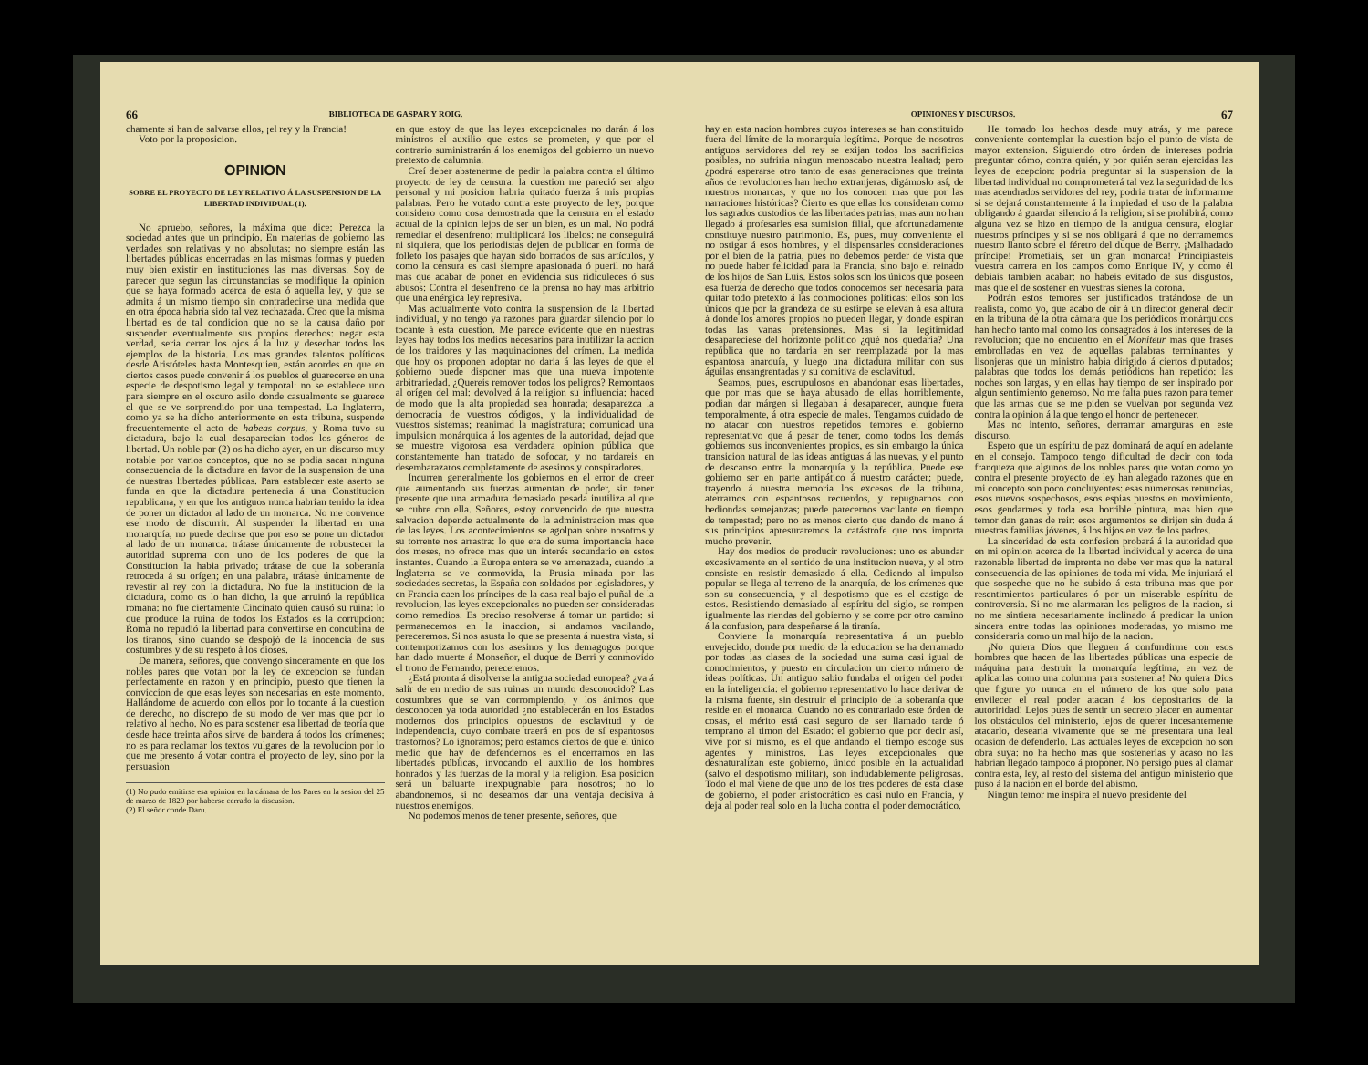66 BIBLIOTECA DE GASPAR Y ROIG.
chamente si han de salvarse ellos, ¡el rey y la Francia!
Voto por la proposicion.
OPINION
SOBRE EL PROYECTO DE LEY RELATIVO Á LA SUSPENSION DE LA LIBERTAD INDIVIDUAL (1).
No apruebo, señores, la máxima que dice: Perezca la sociedad antes que un principio. En materias de gobierno las verdades son relativas y no absolutas: no siempre están las libertades públicas encerradas en las mismas formas y pueden muy bien existir en instituciones las mas diversas. Soy de parecer que segun las circunstancias se modifique la opinion que se haya formado acerca de esta ó aquella ley, y que se admita á un mismo tiempo sin contradecirse una medida que en otra época habria sido tal vez rechazada. Creo que la misma libertad es de tal condicion que no se la causa daño por suspender eventualmente sus propios derechos: negar esta verdad, seria cerrar los ojos á la luz y desechar todos los ejemplos de la historia. Los mas grandes talentos políticos desde Aristóteles hasta Montesquieu, están acordes en que en ciertos casos puede convenir á los pueblos el guarecerse en una especie de despotismo legal y temporal: no se establece uno para siempre en el oscuro asilo donde casualmente se guarece el que se ve sorprendido por una tempestad. La Inglaterra, como ya se ha dicho anteriormente en esta tribuna, suspende frecuentemente el acto de habeas corpus, y Roma tuvo su dictadura, bajo la cual desaparecian todos los géneros de libertad. Un noble par (2) os ha dicho ayer, en un discurso muy notable por varios conceptos, que no se podia sacar ninguna consecuencia de la dictadura en favor de la suspension de una de nuestras libertades públicas. Para establecer este aserto se funda en que la dictadura pertenecia á una Constitucion republicana, y en que los antiguos nunca habrian tenido la idea de poner un dictador al lado de un monarca. No me convence ese modo de discurrir. Al suspender la libertad en una monarquía, no puede decirse que por eso se pone un dictador al lado de un monarca: trátase únicamente de robustecer la autoridad suprema con uno de los poderes de que la Constitucion la habia privado; trátase de que la soberanía retroceda á su orígen; en una palabra, trátase únicamente de revestir al rey con la dictadura. No fue la institucion de la dictadura, como os lo han dicho, la que arruinó la república romana: no fue ciertamente Cincinato quien causó su ruina: lo que produce la ruina de todos los Estados es la corrupcion: Roma no repudió la libertad para convertirse en concubina de los tiranos, sino cuando se despojó de la inocencia de sus costumbres y de su respeto á los dioses.
De manera, señores, que convengo sinceramente en que los nobles pares que votan por la ley de excepcion se fundan perfectamente en razon y en principio, puesto que tienen la conviccion de que esas leyes son necesarias en este momento. Hallándome de acuerdo con ellos por lo tocante á la cuestion de derecho, no discrepo de su modo de ver mas que por lo relativo al hecho. No es para sostener esa libertad de teoría que desde hace treinta años sirve de bandera á todos los crímenes; no es para reclamar los textos vulgares de la revolucion por lo que me presento á votar contra el proyecto de ley, sino por la persuasion
(1) No pudo emitirse esa opinion en la cámara de los Pares en la sesion del 25 de marzo de 1820 por haberse cerrado la discusion.
(2) El señor conde Daru.
en que estoy de que las leyes excepcionales no darán á los ministros el auxilio que estos se prometen, y que por el contrario suministrarán á los enemigos del gobierno un nuevo pretexto de calumnia.
Creí deber abstenerme de pedir la palabra contra el último proyecto de ley de censura: la cuestion me pareció ser algo personal y mi posicion habria quitado fuerza á mis propias palabras. Pero he votado contra este proyecto de ley, porque considero como cosa demostrada que la censura en el estado actual de la opinion lejos de ser un bien, es un mal. No podrá remediar el desenfreno: multiplicará los libelos: ne conseguirá ni siquiera, que los periodistas dejen de publicar en forma de folleto los pasajes que hayan sido borrados de sus artículos, y como la censura es casi siempre apasionada ó pueril no hará mas que acabar de poner en evidencia sus ridiculeces ó sus abusos: Contra el desenfreno de la prensa no hay mas arbitrio que una enérgica ley represiva.
Mas actualmente voto contra la suspension de la libertad individual, y no tengo ya razones para guardar silencio por lo tocante á esta cuestion. Me parece evidente que en nuestras leyes hay todos los medios necesarios para inutilizar la accion de los traidores y las maquinaciones del crímen. La medida que hoy os proponen adoptar no daria á las leyes de que el gobierno puede disponer mas que una nueva impotente arbitrariedad. ¿Quereis remover todos los peligros? Remontaos al orígen del mal: devolved á la religion su influencia: haced de modo que la alta propiedad sea honrada; desaparezca la democracia de vuestros códigos, y la individualidad de vuestros sistemas; reanimad la magistratura; comunicad una impulsion monárquica á los agentes de la autoridad, dejad que se muestre vigorosa esa verdadera opinion pública que constantemente han tratado de sofocar, y no tardareis en desembarazaros completamente de asesinos y conspiradores.
Incurren generalmente los gobiernos en el error de creer que aumentando sus fuerzas aumentan de poder, sin tener presente que una armadura demasiado pesada inutiliza al que se cubre con ella. Señores, estoy convencido de que nuestra salvacion depende actualmente de la administracion mas que de las leyes. Los acontecimientos se agolpan sobre nosotros y su torrente nos arrastra: lo que era de suma importancia hace dos meses, no ofrece mas que un interés secundario en estos instantes. Cuando la Europa entera se ve amenazada, cuando la Inglaterra se ve conmovida, la Prusia minada por las sociedades secretas, la España con soldados por legisladores, y en Francia caen los príncipes de la casa real bajo el puñal de la revolucion, las leyes excepcionales no pueden ser consideradas como remedios. Es preciso resolverse á tomar un partido: si permanecemos en la inaccion, si andamos vacilando, pereceremos. Si nos asusta lo que se presenta á nuestra vista, si contemporizamos con los asesinos y los demagogos porque han dado muerte á Monseñor, el duque de Berri y conmovido el trono de Fernando, pereceremos.
¿Está pronta á disolverse la antigua sociedad europea? ¿va á salir de en medio de sus ruinas un mundo desconocido? Las costumbres que se van corrompiendo, y los ánimos que desconocen ya toda autoridad ¿no establecerán en los Estados modernos dos principios opuestos de esclavitud y de independencia, cuyo combate traerá en pos de sí espantosos trastornos? Lo ignoramos; pero estamos ciertos de que el único medio que hay de defendernos es el encerrarnos en las libertades públicas, invocando el auxilio de los hombres honrados y las fuerzas de la moral y la religion. Esa posicion será un baluarte inexpugnable para nosotros; no lo abandonemos, si no deseamos dar una ventaja decisiva á nuestros enemigos.
No podemos menos de tener presente, señores, que
OPINIONES Y DISCURSOS. 67
hay en esta nacion hombres cuyos intereses se han constituido fuera del límite de la monarquía legítima. Porque de nosotros antiguos servidores del rey se exijan todos los sacrificios posibles, no sufriria ningun menoscabo nuestra lealtad; pero ¿podrá esperarse otro tanto de esas generaciones que treinta años de revoluciones han hecho extranjeras, digámoslo así, de nuestros monarcas, y que no los conocen mas que por las narraciones históricas? Cierto es que ellas los consideran como los sagrados custodios de las libertades patrias; mas aun no han llegado á profesarles esa sumision filial, que afortunadamente constituye nuestro patrimonio. Es, pues, muy conveniente el no ostigar á esos hombres, y el dispensarles consideraciones por el bien de la patria, pues no debemos perder de vista que no puede haber felicidad para la Francia, sino bajo el reinado de los hijos de San Luis. Estos solos son los únicos que poseen esa fuerza de derecho que todos conocemos ser necesaria para quitar todo pretexto á las conmociones políticas: ellos son los únicos que por la grandeza de su estirpe se elevan á esa altura á donde los amores propios no pueden llegar, y donde espiran todas las vanas pretensiones. Mas si la legitimidad desapareciese del horizonte político ¿qué nos quedaria? Una república que no tardaria en ser reemplazada por la mas espantosa anarquía, y luego una dictadura militar con sus águilas ensangrentadas y su comitiva de esclavitud.
Seamos, pues, escrupulosos en abandonar esas libertades, que por mas que se haya abusado de ellas horriblemente, podian dar márgen si llegaban á desaparecer, aunque fuera temporalmente, á otra especie de males. Tengamos cuidado de no atacar con nuestros repetidos temores el gobierno representativo que á pesar de tener, como todos los demás gobiernos sus inconvenientes propios, es sin embargo la única transicion natural de las ideas antiguas á las nuevas, y el punto de descanso entre la monarquía y la república. Puede ese gobierno ser en parte antipático á nuestro carácter; puede, trayendo á nuestra memoria los excesos de la tribuna, aterrarnos con espantosos recuerdos, y repugnarnos con hediondas semejanzas; puede parecernos vacilante en tiempo de tempestad; pero no es menos cierto que dando de mano á sus principios apresuraremos la catástrofe que nos importa mucho prevenir.
Hay dos medios de producir revoluciones: uno es abundar excesivamente en el sentido de una institucion nueva, y el otro consiste en resistir demasiado á ella. Cediendo al impulso popular se llega al terreno de la anarquía, de los crímenes que son su consecuencia, y al despotismo que es el castigo de estos. Resistiendo demasiado al espíritu del siglo, se rompen igualmente las riendas del gobierno y se corre por otro camino á la confusion, para despeñarse á la tiranía.
Conviene la monarquía representativa á un pueblo envejecido, donde por medio de la educacion se ha derramado por todas las clases de la sociedad una suma casi igual de conocimientos, y puesto en circulacion un cierto número de ideas políticas. Un antiguo sabio fundaba el origen del poder en la inteligencia: el gobierno representativo lo hace derivar de la misma fuente, sin destruir el principio de la soberanía que reside en el monarca. Cuando no es contrariado este órden de cosas, el mérito está casi seguro de ser llamado tarde ó temprano al timon del Estado: el gobierno que por decir así, vive por sí mismo, es el que andando el tiempo escoge sus agentes y ministros. Las leyes excepcionales que desnaturalizan este gobierno, único posible en la actualidad (salvo el despotismo militar), son indudablemente peligrosas. Todo el mal viene de que uno de los tres poderes de esta clase de gobierno, el poder aristocrático es casi nulo en Francia, y deja al poder real solo en la lucha contra el poder democrático.
He tomado los hechos desde muy atrás, y me parece conveniente contemplar la cuestion bajo el punto de vista de mayor extension. Siguiendo otro órden de intereses podria preguntar cómo, contra quién, y por quién seran ejercidas las leyes de ecepcion: podria preguntar si la suspension de la libertad individual no comprometerá tal vez la seguridad de los mas acendrados servidores del rey; podria tratar de informarme si se dejará constantemente á la impiedad el uso de la palabra obligando á guardar silencio á la religion; si se prohibirá, como alguna vez se hizo en tiempo de la antigua censura, elogiar nuestros príncipes y si se nos obligará á que no derramemos nuestro llanto sobre el féretro del duque de Berry. ¡Malhadado príncipe! Prometiais, ser un gran monarca! Principiasteis vuestra carrera en los campos como Enrique IV, y como él debiais tambien acabar: no habeis evitado de sus disgustos, mas que el de sostener en vuestras sienes la corona.
Podrán estos temores ser justificados tratándose de un realista, como yo, que acabo de oir á un director general decir en la tribuna de la otra cámara que los periódicos monárquicos han hecho tanto mal como los consagrados á los intereses de la revolucion; que no encuentro en el Moniteur mas que frases embrolladas en vez de aquellas palabras terminantes y lisonjeras que un ministro habia dirigido á ciertos diputados; palabras que todos los demás periódicos han repetido: las noches son largas, y en ellas hay tiempo de ser inspirado por algun sentimiento generoso. No me falta pues razon para temer que las armas que se me piden se vuelvan por segunda vez contra la opinion á la que tengo el honor de pertenecer.
Mas no intento, señores, derramar amarguras en este discurso.
Espero que un espíritu de paz dominará de aquí en adelante en el consejo. Tampoco tengo dificultad de decir con toda franqueza que algunos de los nobles pares que votan como yo contra el presente proyecto de ley han alegado razones que en mi concepto son poco concluyentes: esas numerosas renuncias, esos nuevos sospechosos, esos espias puestos en movimiento, esos gendarmes y toda esa horrible pintura, mas bien que temor dan ganas de reir: esos argumentos se dirijen sin duda á nuestras familias jóvenes, á los hijos en vez de los padres.
La sinceridad de esta confesion probará á la autoridad que en mi opinion acerca de la libertad individual y acerca de una razonable libertad de imprenta no debe ver mas que la natural consecuencia de las opiniones de toda mi vida. Me injuriará el que sospeche que no he subido á esta tribuna mas que por resentimientos particulares ó por un miserable espíritu de controversia. Si no me alarmaran los peligros de la nacion, si no me sintiera necesariamente inclinado á predicar la union sincera entre todas las opiniones moderadas, yo mismo me consideraria como un mal hijo de la nacion.
¡No quiera Dios que lleguen á confundirme con esos hombres que hacen de las libertades públicas una especie de máquina para destruir la monarquía legítima, en vez de aplicarlas como una columna para sostenerla! No quiera Dios que figure yo nunca en el número de los que solo para envilecer el real poder atacan á los depositarios de la autoriridad! Lejos pues de sentir un secreto placer en aumentar los obstáculos del ministerio, lejos de querer incesantemente atacarlo, desearia vivamente que se me presentara una leal ocasion de defenderlo. Las actuales leyes de excepcion no son obra suya: no ha hecho mas que sostenerlas y acaso no las habrian llegado tampoco á proponer. No persigo pues al clamar contra esta, ley, al resto del sistema del antiguo ministerio que puso á la nacion en el borde del abismo.
Ningun temor me inspira el nuevo presidente del